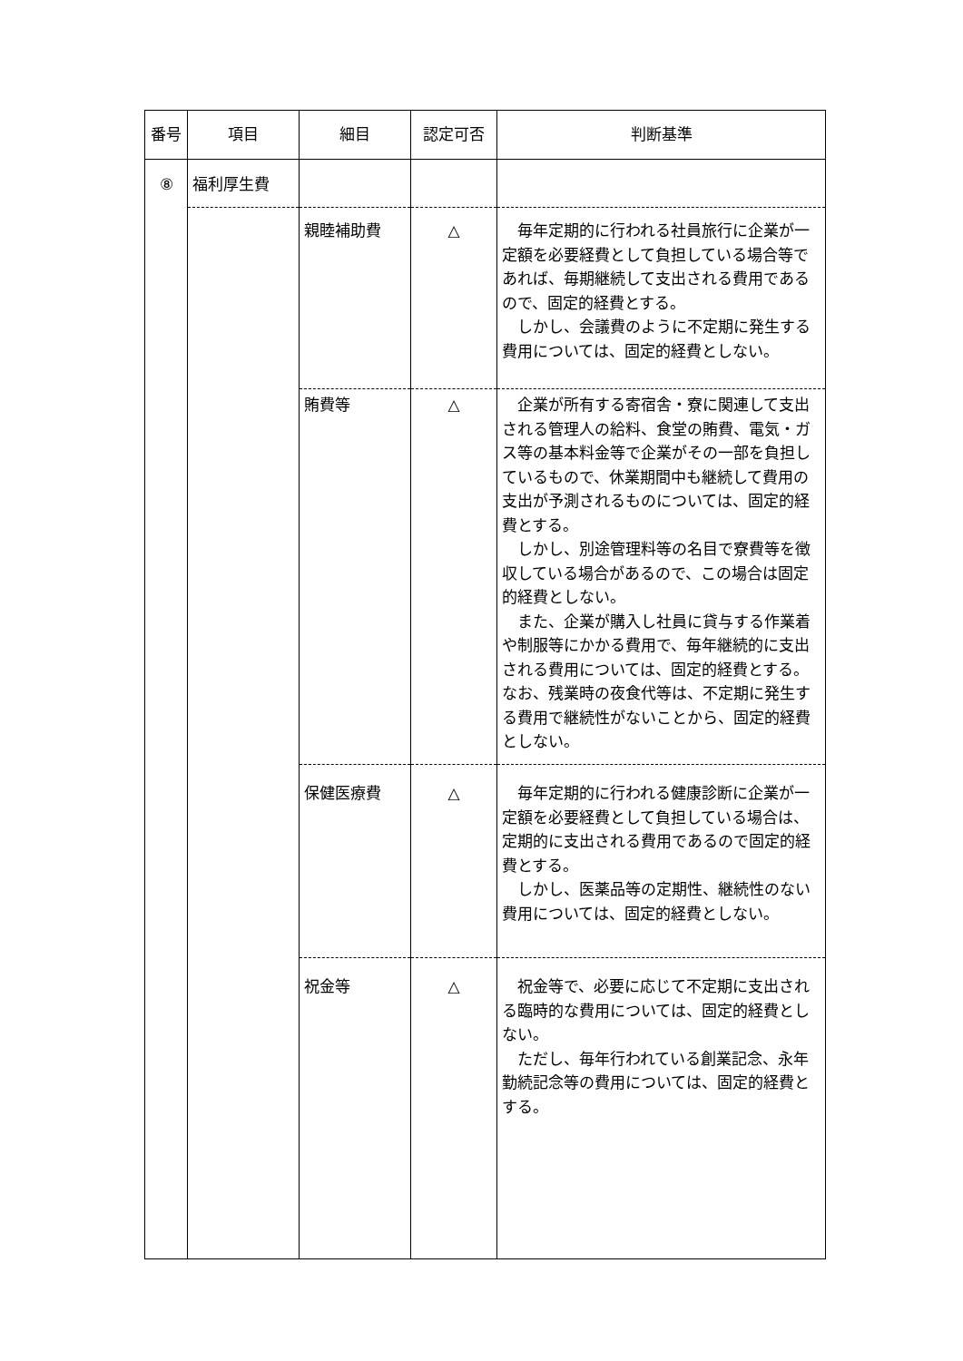| 番号 | 項目 | 細目 | 認定可否 | 判断基準 |
| --- | --- | --- | --- | --- |
| ⑧ | 福利厚生費 | | | |
| | | 親睦補助費 | △ | 毎年定期的に行われる社員旅行に企業が一定額を必要経費として負担している場合等であれば、毎期継続して支出される費用であるので、固定的経費とする。 しかし、会議費のように不定期に発生する費用については、固定的経費としない。 |
| | | 賄費等 | △ | 企業が所有する寄宿舎・寮に関連して支出される管理人の給料、食堂の賄費、電気・ガス等の基本料金等で企業がその一部を負担しているもので、休業期間中も継続して費用の支出が予測されるものについては、固定的経費とする。 しかし、別途管理料等の名目で寮費等を徴収している場合があるので、この場合は固定的経費としない。 また、企業が購入し社員に貸与する作業着や制服等にかかる費用で、毎年継続的に支出される費用については、固定的経費とする。なお、残業時の夜食代等は、不定期に発生する費用で継続性がないことから、固定的経費としない。 |
| | | 保健医療費 | △ | 毎年定期的に行われる健康診断に企業が一定額を必要経費として負担している場合は、定期的に支出される費用であるので固定的経費とする。 しかし、医薬品等の定期性、継続性のない費用については、固定的経費としない。 |
| | | 祝金等 | △ | 祝金等で、必要に応じて不定期に支出される臨時的な費用については、固定的経費としない。 ただし、毎年行われている創業記念、永年勤続記念等の費用については、固定的経費とする。 |